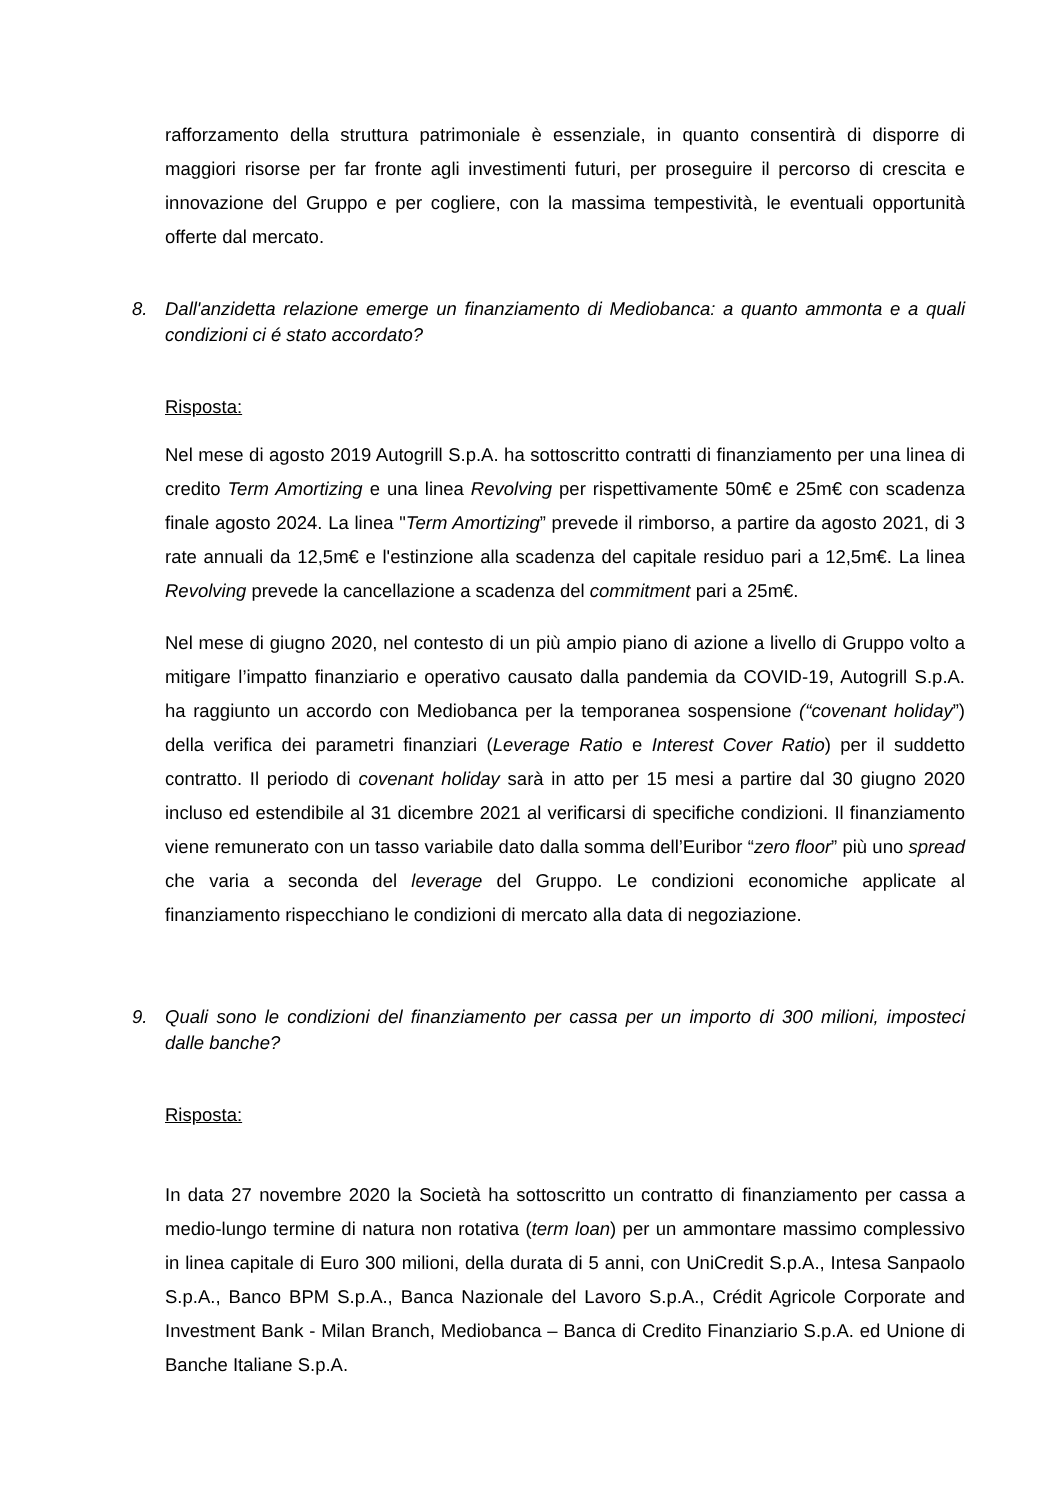rafforzamento della struttura patrimoniale è essenziale, in quanto consentirà di disporre di maggiori risorse per far fronte agli investimenti futuri, per proseguire il percorso di crescita e innovazione del Gruppo e per cogliere, con la massima tempestività, le eventuali opportunità offerte dal mercato.
8. Dall'anzidetta relazione emerge un finanziamento di Mediobanca: a quanto ammonta e a quali condizioni ci é stato accordato?
Risposta:
Nel mese di agosto 2019 Autogrill S.p.A. ha sottoscritto contratti di finanziamento per una linea di credito Term Amortizing e una linea Revolving per rispettivamente 50m€ e 25m€ con scadenza finale agosto 2024. La linea "Term Amortizing” prevede il rimborso, a partire da agosto 2021, di 3 rate annuali da 12,5m€ e l'estinzione alla scadenza del capitale residuo pari a 12,5m€. La linea Revolving prevede la cancellazione a scadenza del commitment pari a 25m€.
Nel mese di giugno 2020, nel contesto di un più ampio piano di azione a livello di Gruppo volto a mitigare l’impatto finanziario e operativo causato dalla pandemia da COVID-19, Autogrill S.p.A. ha raggiunto un accordo con Mediobanca per la temporanea sospensione (“covenant holiday”) della verifica dei parametri finanziari (Leverage Ratio e Interest Cover Ratio) per il suddetto contratto. Il periodo di covenant holiday sarà in atto per 15 mesi a partire dal 30 giugno 2020 incluso ed estendibile al 31 dicembre 2021 al verificarsi di specifiche condizioni. Il finanziamento viene remunerato con un tasso variabile dato dalla somma dell’Euribor “zero floor” più uno spread che varia a seconda del leverage del Gruppo. Le condizioni economiche applicate al finanziamento rispecchiano le condizioni di mercato alla data di negoziazione.
9. Quali sono le condizioni del finanziamento per cassa per un importo di 300 milioni, imposteci dalle banche?
Risposta:
In data 27 novembre 2020 la Società ha sottoscritto un contratto di finanziamento per cassa a medio-lungo termine di natura non rotativa (term loan) per un ammontare massimo complessivo in linea capitale di Euro 300 milioni, della durata di 5 anni, con UniCredit S.p.A., Intesa Sanpaolo S.p.A., Banco BPM S.p.A., Banca Nazionale del Lavoro S.p.A., Crédit Agricole Corporate and Investment Bank - Milan Branch, Mediobanca – Banca di Credito Finanziario S.p.A. ed Unione di Banche Italiane S.p.A.